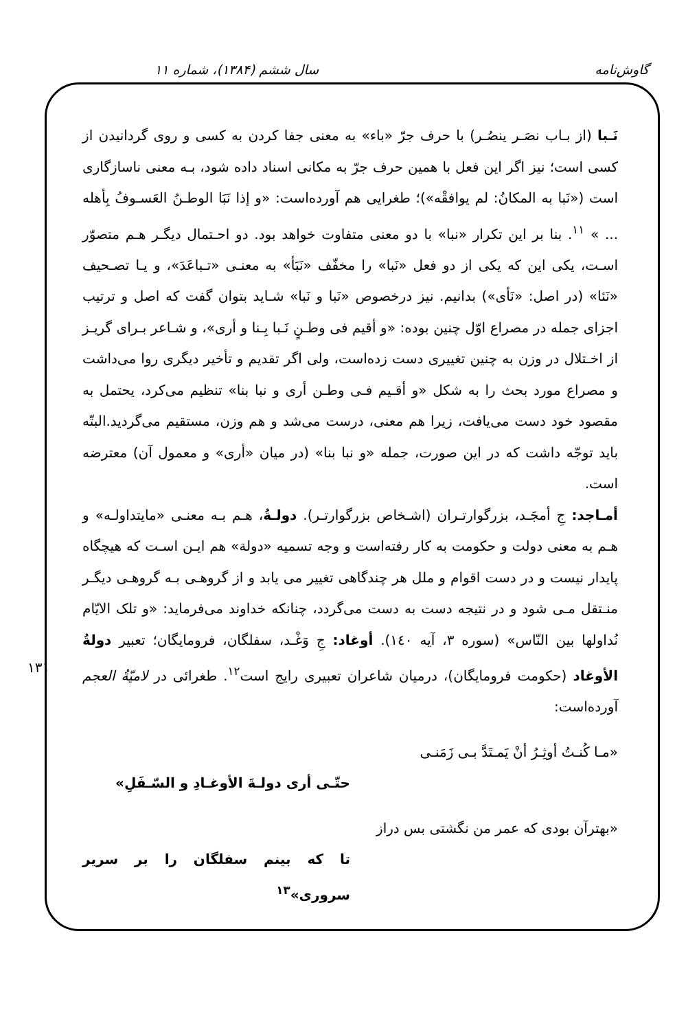گاوش‌نامه سال ششم (۱۳۸۴)، شماره ۱۱
۱۳۱
نَـبا (از بـاب نصَـر ینصُـر) با حرف جرّ «باء» به معنی جفا کردن به کسی و روی گردانیدن از کسی است؛ نیز اگر این فعل با همین حرف جرّ به مکانی اسناد داده شود، بـه معنی ناسازگاری است («نَبا به المکانُ: لم یوافقْه»)؛ طغرایی هم آورده‌است: «و إذا نَبَا الوطـنُ العَسـوفُ بِأهله ... » <sup>۱۱</sup>. بنا بر این تکرار «نبا» با دو معنی متفاوت خواهد بود. دو احـتمال دیگـر هـم متصوّر اسـت، یکی این که یکی از دو فعل «نَبا» را مخفّف «نَبَأ» به معنـی «تـباعَدَ»، و یـا تصـحیف «نَئا» (در اصل: «نَأی») بدانیم. نیز درخصوص «نَبا و نَبا» شـاید بتوان گفت که اصل و ترتیب اجزای جمله در مصراع اوّل چنین بوده: «و أقیم فی وطـنٍ نَـبا بِـنا و أری»، و شـاعر بـرای گریـز از اخـتلال در وزن به چنین تغییری دست زده‌است، ولی اگر تقدیم و تأخیر دیگری روا می‌داشت و مصراع مورد بحث را به شکل «و أقـیم فـی وطـن أری و نبا بنا» تنظیم می‌کرد، یحتمل به مقصود خود دست می‌یافت، زیرا هم معنی، درست می‌شد و هم وزن، مستقیم می‌گردید.البتّه باید توجّه داشت که در این صورت، جمله «و نبا بنا» (در میان «أری» و معمول آن) معترضه است.
أمـاجد: جِ أمجَـد، بزرگوارتـران (اشـخاص بزرگوارتـر). دولـةُ، هـم بـه معنـی «مایتداولـه» و هـم به معنی دولت و حکومت به کار رفته‌است و وجه تسمیه «دولة» هم ایـن اسـت که هیچگاه پایدار نیست و در دست اقوام و ملل هر چندگاهی تغییر می یابد و از گروهـی بـه گروهـی دیگـر منـتقل مـی شود و در نتیجه دست به دست می‌گردد، چنانکه خداوند می‌فرماید: «و تلک الایّام نُداولها بین النّاس» (سوره ۳، آیه ۱٤٠). أوغاد: جِ وَغْـد، سفلگان، فرومایگان؛ تعبیر دولةُ الأوغاد (حکومت فرومایگان)، درمیان شاعران تعبیری رایج است<sup>۱۲</sup>. طغرائی در لامیّةُ العجم آورده‌است:
«مـا کُنـتُ أوثِـرُ أنْ یَمـتَدَّ بـی زَمَنـی
حتّـی أری دولـةَ الأوغـادِ و السّـفَلِ»
«بهترآن بودی که عمر من نگشتی بس دراز
تا که بینم سفلگان را بر سریر سروری»<sup>۱۳</sup>